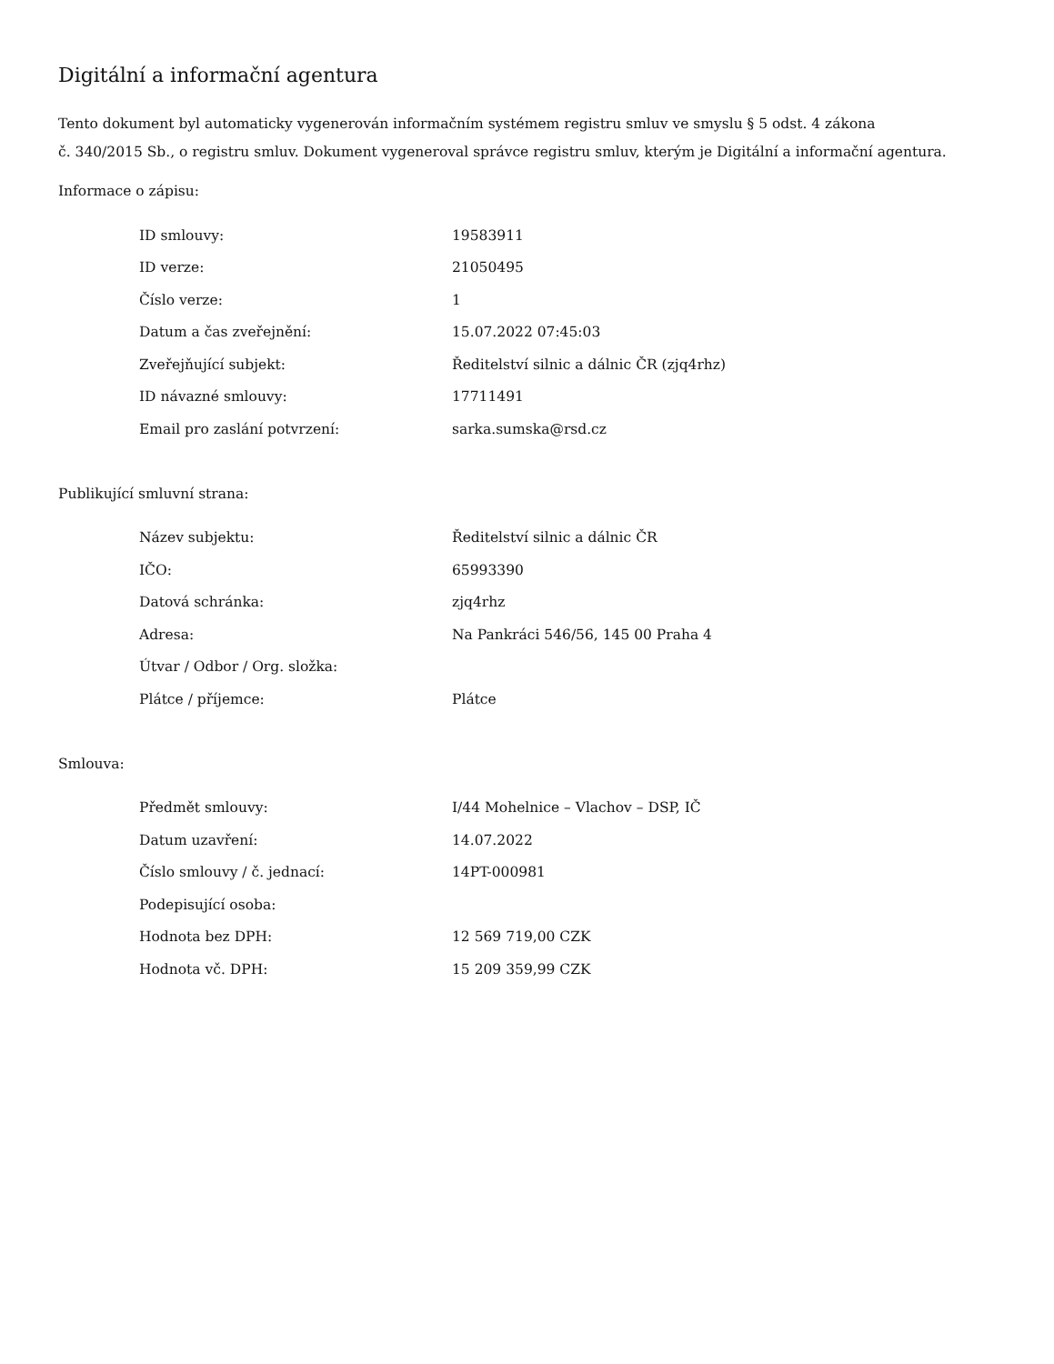Digitální a informační agentura
Tento dokument byl automaticky vygenerován informačním systémem registru smluv ve smyslu § 5 odst. 4 zákona
č. 340/2015 Sb., o registru smluv. Dokument vygeneroval správce registru smluv, kterým je Digitální a informační agentura.
Informace o zápisu:
| ID smlouvy: | 19583911 |
| ID verze: | 21050495 |
| Číslo verze: | 1 |
| Datum a čas zveřejnění: | 15.07.2022 07:45:03 |
| Zveřejňující subjekt: | Ředitelství silnic a dálnic ČR (zjq4rhz) |
| ID návazné smlouvy: | 17711491 |
| Email pro zaslání potvrzení: | sarka.sumska@rsd.cz |
Publikující smluvní strana:
| Název subjektu: | Ředitelství silnic a dálnic ČR |
| IČO: | 65993390 |
| Datová schránka: | zjq4rhz |
| Adresa: | Na Pankráci 546/56, 145 00 Praha 4 |
| Útvar / Odbor / Org. složka: | |
| Plátce / příjemce: | Plátce |
Smlouva:
| Předmět smlouvy: | I/44 Mohelnice – Vlachov – DSP, IČ |
| Datum uzavření: | 14.07.2022 |
| Číslo smlouvy / č. jednací: | 14PT-000981 |
| Podepisující osoba: | |
| Hodnota bez DPH: | 12 569 719,00 CZK |
| Hodnota vč. DPH: | 15 209 359,99 CZK |